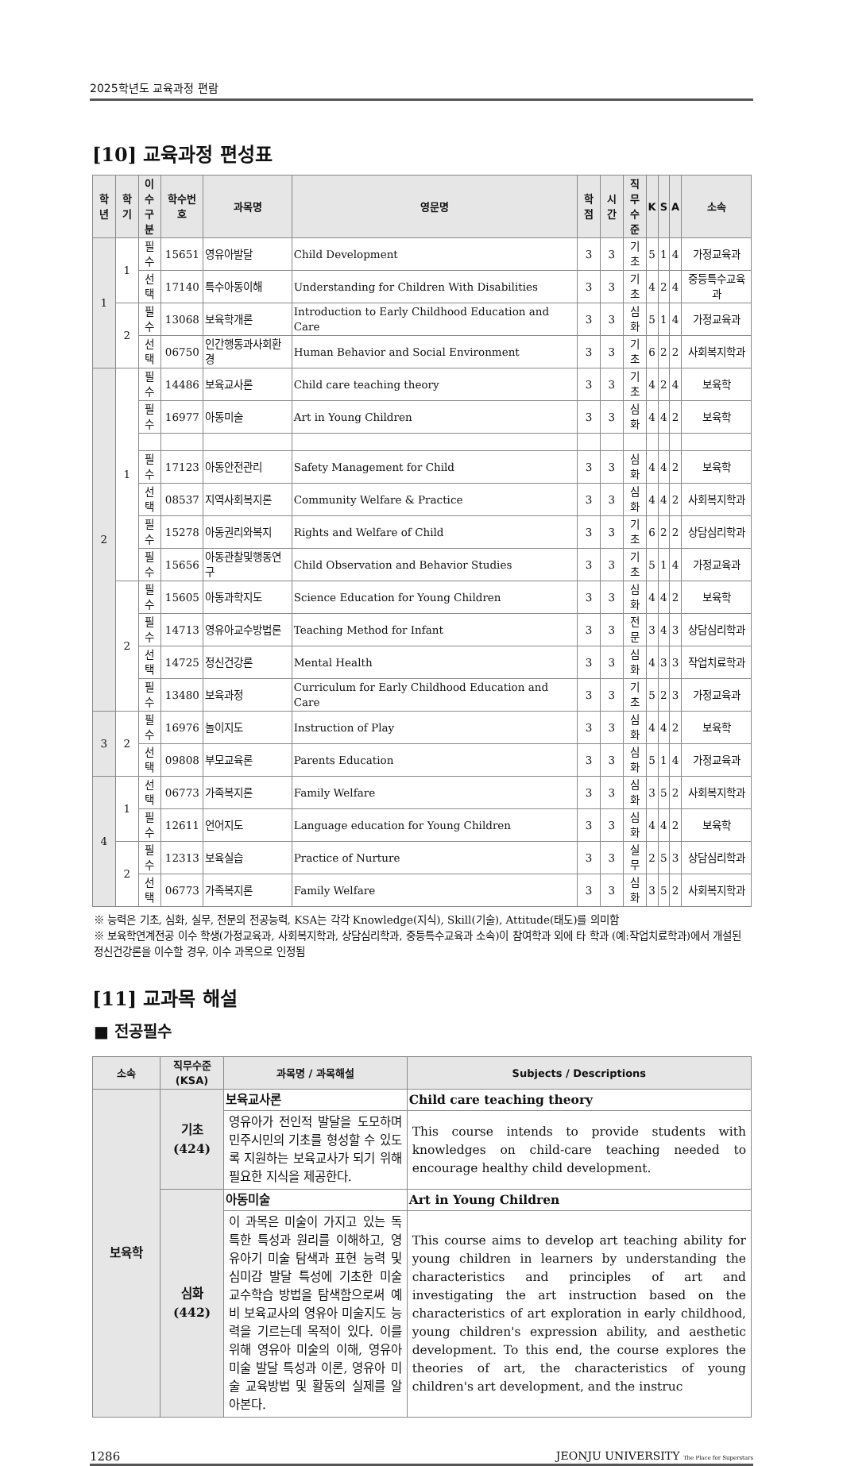2025학년도 교육과정 편람
[10] 교육과정 편성표
| 학년 | 학기 | 이수 구분 | 학수번호 | 과목명 | 영문명 | 학점 | 시간 | 직무 수준 | K | S | A | 소속 |
| --- | --- | --- | --- | --- | --- | --- | --- | --- | --- | --- | --- | --- |
| 1 | 1 | 필수 | 15651 | 영유아발달 | Child Development | 3 | 3 | 기초 | 5 | 1 | 4 | 가정교육과 |
| | | 선택 | 17140 | 특수아동이해 | Understanding for Children With Disabilities | 3 | 3 | 기초 | 4 | 2 | 4 | 중등특수교육과 |
| | 2 | 필수 | 13068 | 보육학개론 | Introduction to Early Childhood Education and Care | 3 | 3 | 심화 | 5 | 1 | 4 | 가정교육과 |
| | | 선택 | 06750 | 인간행동과사회환경 | Human Behavior and Social Environment | 3 | 3 | 기초 | 6 | 2 | 2 | 사회복지학과 |
| 2 | 1 | 필수 | 14486 | 보육교사론 | Child care teaching theory | 3 | 3 | 기초 | 4 | 2 | 4 | 보육학 |
| | | 필수 | 16977 | 아동미술 | Art in Young Children | 3 | 3 | 심화 | 4 | 4 | 2 | 보육학 |
| | | 필수 | 17123 | 아동안전관리 | Safety Management for Child | 3 | 3 | 심화 | 4 | 4 | 2 | 보육학 |
| | | 선택 | 08537 | 지역사회복지론 | Community Welfare & Practice | 3 | 3 | 심화 | 4 | 4 | 2 | 사회복지학과 |
| | | 필수 | 15278 | 아동권리와복지 | Rights and Welfare of Child | 3 | 3 | 기초 | 6 | 2 | 2 | 상담심리학과 |
| | | 필수 | 15656 | 아동관찰및행동연구 | Child Observation and Behavior Studies | 3 | 3 | 기초 | 5 | 1 | 4 | 가정교육과 |
| | 2 | 필수 | 15605 | 아동과학지도 | Science Education for Young Children | 3 | 3 | 심화 | 4 | 4 | 2 | 보육학 |
| | | 필수 | 14713 | 영유아교수방법론 | Teaching Method for Infant | 3 | 3 | 전문 | 3 | 4 | 3 | 상담심리학과 |
| | | 선택 | 14725 | 정신건강론 | Mental Health | 3 | 3 | 심화 | 4 | 3 | 3 | 작업치료학과 |
| | | 필수 | 13480 | 보육과정 | Curriculum for Early Childhood Education and Care | 3 | 3 | 기초 | 5 | 2 | 3 | 가정교육과 |
| 3 | 2 | 필수 | 16976 | 놀이지도 | Instruction of Play | 3 | 3 | 심화 | 4 | 4 | 2 | 보육학 |
| | | 선택 | 09808 | 부모교육론 | Parents Education | 3 | 3 | 심화 | 5 | 1 | 4 | 가정교육과 |
| 4 | 1 | 선택 | 06773 | 가족복지론 | Family Welfare | 3 | 3 | 심화 | 3 | 5 | 2 | 사회복지학과 |
| | | 필수 | 12611 | 언어지도 | Language education for Young Children | 3 | 3 | 심화 | 4 | 4 | 2 | 보육학 |
| | 2 | 필수 | 12313 | 보육실습 | Practice of Nurture | 3 | 3 | 실무 | 2 | 5 | 3 | 상담심리학과 |
| | | 선택 | 06773 | 가족복지론 | Family Welfare | 3 | 3 | 심화 | 3 | 5 | 2 | 사회복지학과 |
※ 능력은 기초, 심화, 실무, 전문의 전공능력, KSA는 각각 Knowledge(지식), Skill(기술), Attitude(태도)를 의미함
※ 보육학연계전공 이수 학생(가정교육과, 사회복지학과, 상담심리학과, 중등특수교육과 소속)이 참여학과 외에 타 학과 (예:작업치료학과)에서 개설된 정신건강론을 이수할 경우, 이수 과목으로 인정됨
[11] 교과목 해설
■ 전공필수
| 소속 | 직무수준 (KSA) | 과목명 / 과목해설 | Subjects / Descriptions |
| --- | --- | --- | --- |
| 보육학 | 기초 (424) | 보육교사론 | Child care teaching theory |
| | | 영유아가 전인적 발달을 도모하며 민주시민의 기초를 형성할 수 있도록 지원하는 보육교사가 되기 위해 필요한 지식을 제공한다. | This course intends to provide students with knowledges on child-care teaching needed to encourage healthy child development. |
| | 심화 (442) | 아동미술 | Art in Young Children |
| | | 이 과목은 미술이 가지고 있는 독특한 특성과 원리를 이해하고, 영유아기 미술 탐색과 표현 능력 및 심미감 발달 특성에 기초한 미술 교수학습 방법을 탐색함으로써 예비 보육교사의 영유아 미술지도 능력을 기르는데 목적이 있다. 이를 위해 영유아 미술의 이해, 영유아 미술 발달 특성과 이론, 영유아 미술 교육방법 및 활동의 실제를 알아본다. | This course aims to develop art teaching ability for young children in learners by understanding the characteristics and principles of art and investigating the art instruction based on the characteristics of art exploration in early childhood, young children's expression ability, and aesthetic development. To this end, the course explores the theories of art, the characteristics of young children's art development, and the instruc |
1286 JEONJU UNIVERSITY The Place for Superstars